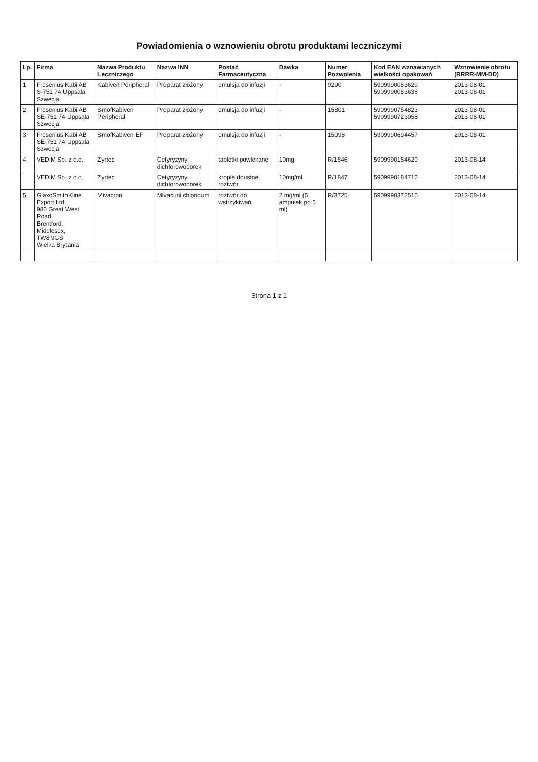Powiadomienia o wznowieniu obrotu produktami leczniczymi
| Lp. | Firma | Nazwa Produktu Leczniczego | Nazwa INN | Postać Farmaceutyczna | Dawka | Numer Pozwolenia | Kod EAN wznawianych wielkości opakowań | Wznowienie obrotu (RRRR-MM-DD) |
| --- | --- | --- | --- | --- | --- | --- | --- | --- |
| 1 | Fresenius Kabi AB S-751 74 Uppsala Szwecja | Kabiven Peripheral | Preparat złożony | emulsja do infuzji | - | 9290 | 5909990053629 5909990053636 | 2013-08-01 2013-08-01 |
| 2 | Fresenius Kabi AB SE-751 74 Uppsala Szwecja | SmofKabiven Peripheral | Preparat złożony | emulsja do infuzji | - | 15801 | 5909990754823 5909990723058 | 2013-08-01 2013-08-01 |
| 3 | Fresenius Kabi AB SE-751 74 Uppsala Szwecja | SmofKabiven EF | Preparat złożony | emulsja do infuzji | - | 15098 | 5909990694457 | 2013-08-01 |
| 4 | VEDIM Sp. z o.o. | Zyrtec | Cetyryzyny dichlorowodorek | tabletki powlekane | 10mg | R/1846 | 5909990184620 | 2013-08-14 |
| | VEDIM Sp. z o.o. | Zyrtec | Cetyryzyny dichlorowodorek | krople doustne, roztwór | 10mg/ml | R/1847 | 5909990184712 | 2013-08-14 |
| 5 | GlaxoSmithKline Export Ltd 980 Great West Road Brentford, Middlesex, TW8 9GS Wielka Brytania | Mivacron | Mivacurii chloridum | roztwór do wstrzykiwań | 2 mg/ml (5 ampułek po 5 ml) | R/3725 | 5909990372515 | 2013-08-14 |
Strona 1 z 1